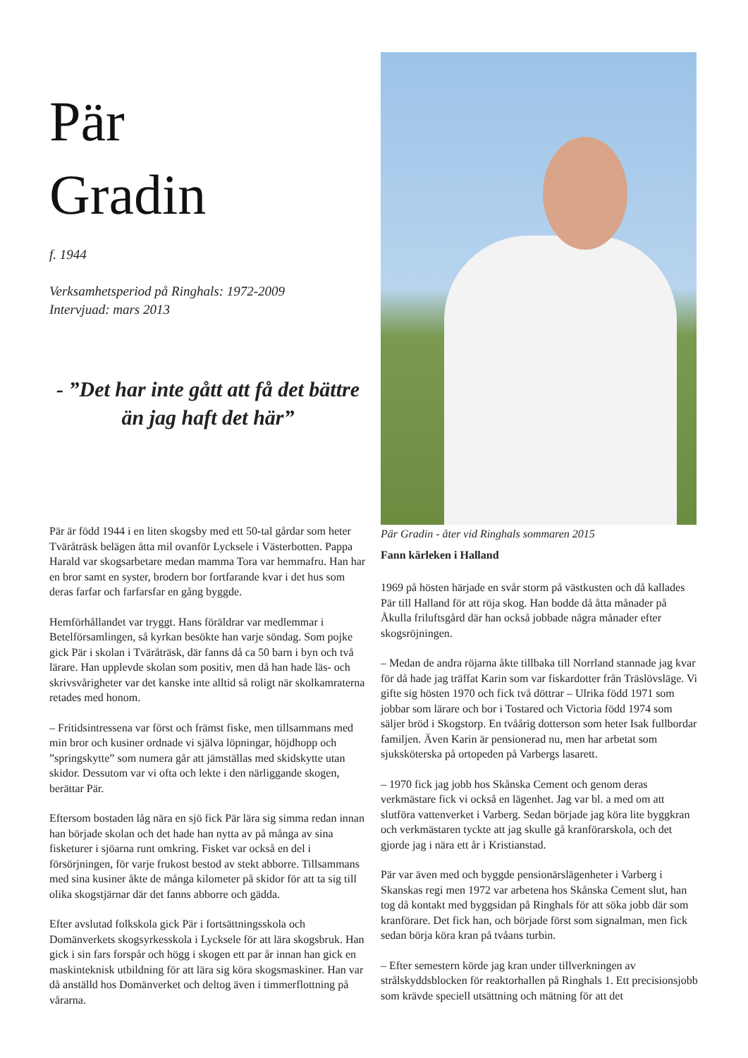Pär
Gradin
f. 1944
Verksamhetsperiod på Ringhals: 1972-2009
Intervjuad: mars 2013
- ”Det har inte gått att få det bättre än jag haft det här”
Pär är född 1944 i en liten skogsby med ett 50-tal gårdar som heter Tväråträsk belägen åtta mil ovanför Lycksele i Västerbotten. Pappa Harald var skogsarbetare medan mamma Tora var hemmafru. Han har en bror samt en syster, brodern bor fortfarande kvar i det hus som deras farfar och farfarsfar en gång byggde.
Hemförhållandet var tryggt. Hans föräldrar var medlemmar i Betelförsamlingen, så kyrkan besökte han varje söndag. Som pojke gick Pär i skolan i Tväråträsk, där fanns då ca 50 barn i byn och två lärare. Han upplevde skolan som positiv, men då han hade läs- och skrivsvårigheter var det kanske inte alltid så roligt när skolkamraterna retades med honom.
– Fritidsintressena var först och främst fiske, men tillsammans med min bror och kusiner ordnade vi själva löpningar, höjdhopp och ”springskytte” som numera går att jämställas med skidskytte utan skidor. Dessutom var vi ofta och lekte i den närliggande skogen, berättar Pär.
Eftersom bostaden låg nära en sjö fick Pär lära sig simma redan innan han började skolan och det hade han nytta av på många av sina fisketurer i sjöarna runt omkring. Fisket var också en del i försörjningen, för varje frukost bestod av stekt abborre. Tillsammans med sina kusiner åkte de många kilometer på skidor för att ta sig till olika skogstjärnar där det fanns abborre och gädda.
Efter avslutad folkskola gick Pär i fortsättningsskola och Domänverkets skogsyrkesskola i Lycksele för att lära skogsbruk. Han gick i sin fars forspår och högg i skogen ett par år innan han gick en maskinteknisk utbildning för att lära sig köra skogsmaskiner. Han var då anställd hos Domänverket och deltog även i timmerflottning på vårarna.
Pär Gradin - åter vid Ringhals sommaren 2015
Fann kärleken i Halland
1969 på hösten härjade en svår storm på västkusten och då kallades Pär till Halland för att röja skog. Han bodde då åtta månader på Åkulla friluftsgård där han också jobbade några månader efter skogsröjningen.
– Medan de andra röjarna åkte tillbaka till Norrland stannade jag kvar för då hade jag träffat Karin som var fiskardotter från Träslövsläge. Vi gifte sig hösten 1970 och fick två döttrar – Ulrika född 1971 som jobbar som lärare och bor i Tostared och Victoria född 1974 som säljer bröd i Skogstorp. En tvåårig dotterson som heter Isak fullbordar familjen. Även Karin är pensionerad nu, men har arbetat som sjuksköterska på ortopeden på Varbergs lasarett.
– 1970 fick jag jobb hos Skånska Cement och genom deras verkmästare fick vi också en lägenhet. Jag var bl. a med om att slutföra vattenverket i Varberg. Sedan började jag köra lite byggkran och verkmästaren tyckte att jag skulle gå kranförarskola, och det gjorde jag i nära ett år i Kristianstad.
Pär var även med och byggde pensionärslägenheter i Varberg i Skanskas regi men 1972 var arbetena hos Skånska Cement slut, han tog då kontakt med byggsidan på Ringhals för att söka jobb där som kranförare. Det fick han, och började först som signalman, men fick sedan börja köra kran på tvåans turbin.
– Efter semestern körde jag kran under tillverkningen av strålskyddsblocken för reaktorhallen på Ringhals 1. Ett precisionsjobb som krävde speciell utsättning och mätning för att det